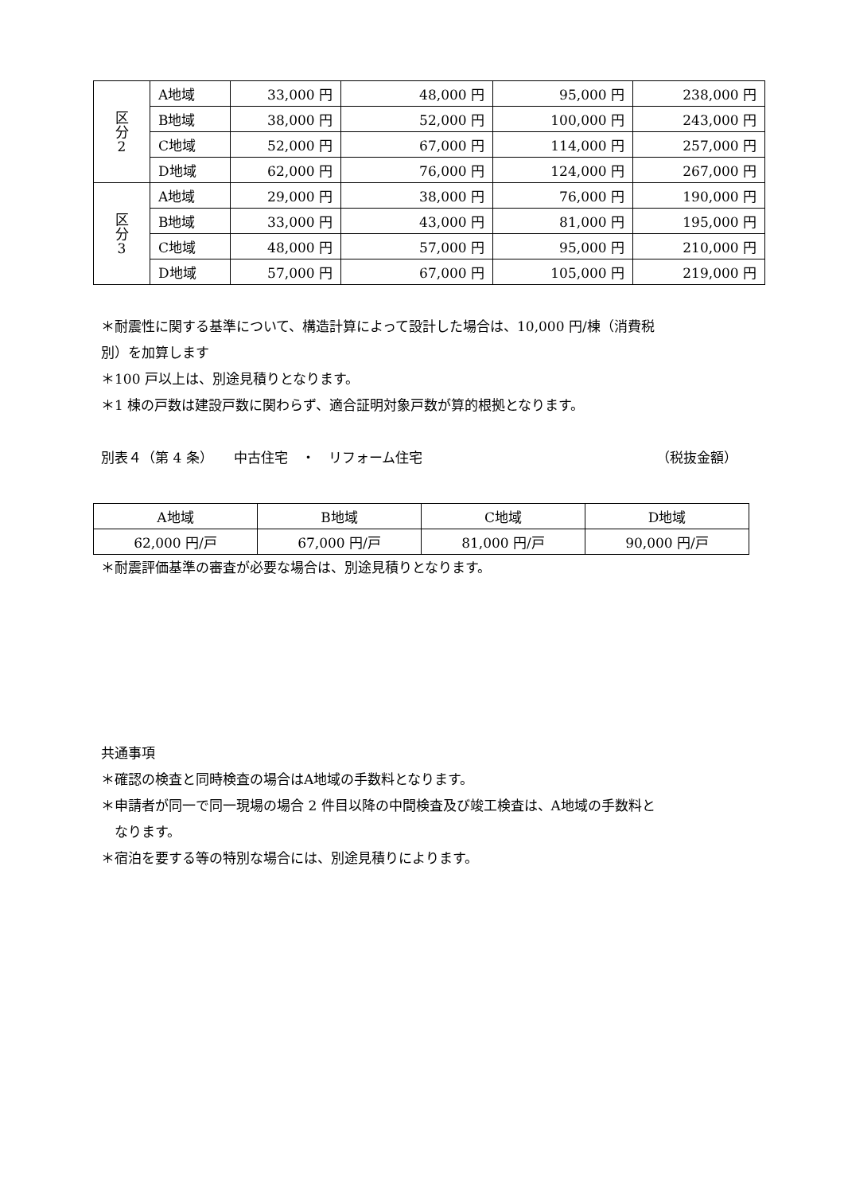| 区 分 2 | A地域 | 33,000 円 | 48,000 円 | 95,000 円 | 238,000 円 |
| | B地域 | 38,000 円 | 52,000 円 | 100,000 円 | 243,000 円 |
| | C地域 | 52,000 円 | 67,000 円 | 114,000 円 | 257,000 円 |
| | D地域 | 62,000 円 | 76,000 円 | 124,000 円 | 267,000 円 |
| 区 分 3 | A地域 | 29,000 円 | 38,000 円 | 76,000 円 | 190,000 円 |
| | B地域 | 33,000 円 | 43,000 円 | 81,000 円 | 195,000 円 |
| | C地域 | 48,000 円 | 57,000 円 | 95,000 円 | 210,000 円 |
| | D地域 | 57,000 円 | 67,000 円 | 105,000 円 | 219,000 円 |
＊耐震性に関する基準について、構造計算によって設計した場合は、10,000 円/棟（消費税
別）を加算します
＊100 戸以上は、別途見積りとなります。
＊1 棟の戸数は建設戸数に関わらず、適合証明対象戸数が算的根拠となります。
別表４（第 4 条）　　中古住宅　・　リフォーム住宅 （税抜金額）
| A地域 | B地域 | C地域 | D地域 |
| --- | --- | --- | --- |
| 62,000 円/戸 | 67,000 円/戸 | 81,000 円/戸 | 90,000 円/戸 |
＊耐震評価基準の審査が必要な場合は、別途見積りとなります。
共通事項
＊確認の検査と同時検査の場合はA地域の手数料となります。
＊申請者が同一で同一現場の場合 2 件目以降の中間検査及び竣工検査は、A地域の手数料と
　なります。
＊宿泊を要する等の特別な場合には、別途見積りによります。